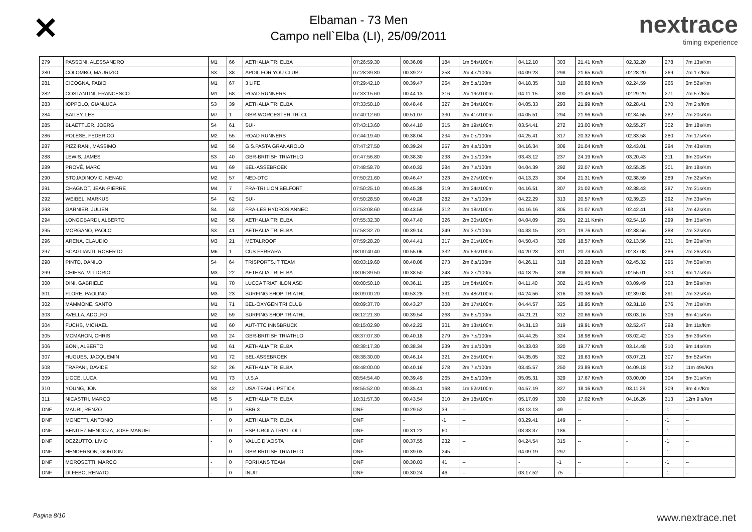✕
Elbaman - 73 Men
Campo nell`Elba (LI), 25/09/2011
nextrace
timing experience
| 279 | PASSONI, ALESSANDRO | M1 | 66 | AETHALIA TRI ELBA | 07:26:59.30 | 00.36.09 | 184 | 1m 54s/100m | 04.12.10 | 303 | 21.41 Km/h | 02.32.20 | 278 | 7m 13s/Km |
| 280 | COLOMBO, MAURIZIO | S3 | 38 | APDIL FOR YOU CLUB | 07:28:39.80 | 00.39.27 | 258 | 2m 4.s/100m | 04.09.23 | 298 | 21.65 Km/h | 02.28.20 | 269 | 7m 1 s/Km |
| 281 | CICOGNA, FABIO | M1 | 67 | 3 LIFE | 07:29:42.10 | 00.39.47 | 264 | 2m 5.s/100m | 04.18.35 | 310 | 20.88 Km/h | 02.24.59 | 266 | 6m 52s/Km |
| 282 | COSTANTINI, FRANCESCO | M1 | 68 | ROAD RUNNERS | 07:33:15.60 | 00.44.13 | 316 | 2m 19s/100m | 04.11.15 | 300 | 21.49 Km/h | 02.29.29 | 271 | 7m 5 s/Km |
| 283 | IOPPOLO, GIANLUCA | S3 | 39 | AETHALIA TRI ELBA | 07:33:58.10 | 00.48.46 | 327 | 2m 34s/100m | 04.05.33 | 293 | 21.99 Km/h | 02.28.41 | 270 | 7m 2 s/Km |
| 284 | BAILEY, LES | M7 | 1 | GBR-WORCESTER TRI CL | 07:40:12.60 | 00.51.07 | 330 | 2m 41s/100m | 04.05.51 | 294 | 21.96 Km/h | 02.34.55 | 282 | 7m 20s/Km |
| 285 | BLAETTLER, JOERG | S4 | 61 | SUI- | 07:43:13.60 | 00.44.10 | 315 | 2m 19s/100m | 03.54.41 | 272 | 23.00 Km/h | 02.55.27 | 302 | 8m 18s/Km |
| 286 | POLESE, FEDERICO | M2 | 55 | ROAD RUNNERS | 07:44:19.40 | 00.38.04 | 234 | 2m 0.s/100m | 04.25.41 | 317 | 20.32 Km/h | 02.33.58 | 280 | 7m 17s/Km |
| 287 | PIZZIRANI, MASSIMO | M2 | 56 | G.S.PASTA GRANAROLO | 07:47:27.50 | 00.39.24 | 257 | 2m 4.s/100m | 04.16.34 | 306 | 21.04 Km/h | 02.43.01 | 294 | 7m 43s/Km |
| 288 | LEWIS, JAMES | S3 | 40 | GBR-BRITISH TRIATHLO | 07:47:56.80 | 00.38.30 | 238 | 2m 1.s/100m | 03.43.12 | 237 | 24.19 Km/h | 03.20.43 | 311 | 9m 30s/Km |
| 289 | PROVÉ, MARC | M1 | 69 | BEL-ASSEBROEK | 07:48:58.70 | 00.40.32 | 284 | 2m 7.s/100m | 04.04.39 | 292 | 22.07 Km/h | 02.55.25 | 301 | 8m 18s/Km |
| 290 | STOJADINOVIC, NENAD | M2 | 57 | NED-DTC | 07:50:21.60 | 00.46.47 | 323 | 2m 27s/100m | 04.13.23 | 304 | 21.31 Km/h | 02.38.59 | 289 | 7m 32s/Km |
| 291 | CHAGNOT, JEAN-PIERRE | M4 | 7 | FRA-TRI LION BELFORT | 07:50:25.10 | 00.45.38 | 319 | 2m 24s/100m | 04.16.51 | 307 | 21.02 Km/h | 02.38.43 | 287 | 7m 31s/Km |
| 292 | WEIBEL, MARKUS | S4 | 62 | SUI- | 07:50:28.50 | 00.40.28 | 282 | 2m 7.s/100m | 04.22.29 | 313 | 20.57 Km/h | 02.39.23 | 292 | 7m 33s/Km |
| 293 | GARNIER, JULIEN | S4 | 63 | FRA-LES HYDROS ANNEC | 07:53:08.60 | 00.43.59 | 312 | 2m 18s/100m | 04.16.16 | 305 | 21.07 Km/h | 02.42.41 | 293 | 7m 42s/Km |
| 294 | LONGOBARDI, ALBERTO | M2 | 58 | AETHALIA TRI ELBA | 07:55:32.30 | 00.47.40 | 326 | 2m 30s/100m | 04.04.09 | 291 | 22.11 Km/h | 02.54.18 | 299 | 8m 15s/Km |
| 295 | MORGANO, PAOLO | S3 | 41 | AETHALIA TRI ELBA | 07:58:32.70 | 00.39.14 | 249 | 2m 3.s/100m | 04.33.15 | 321 | 19.76 Km/h | 02.38.56 | 288 | 7m 32s/Km |
| 296 | ARENA, CLAUDIO | M3 | 21 | METALROOF | 07:59:28.20 | 00.44.41 | 317 | 2m 21s/100m | 04.50.43 | 326 | 18.57 Km/h | 02.13.56 | 231 | 6m 20s/Km |
| 297 | SCAGLIANTI, ROBERTO | M6 | 1 | CUS FERRARA | 08:00:40.40 | 00.55.06 | 332 | 2m 53s/100m | 04.20.28 | 311 | 20.73 Km/h | 02.37.08 | 286 | 7m 26s/Km |
| 298 | PINTO, DANILO | S4 | 64 | TRISPORTS.IT TEAM | 08:03:19.60 | 00.40.08 | 273 | 2m 6.s/100m | 04.26.11 | 318 | 20.28 Km/h | 02.45.32 | 295 | 7m 50s/Km |
| 299 | CHIESA, VITTORIO | M3 | 22 | AETHALIA TRI ELBA | 08:06:39.50 | 00.38.50 | 243 | 2m 2.s/100m | 04.18.25 | 308 | 20.89 Km/h | 02.55.01 | 300 | 8m 17s/Km |
| 300 | DINI, GABRIELE | M1 | 70 | LUCCA TRIATHLON ASD | 08:08:50.10 | 00.36.11 | 185 | 1m 54s/100m | 04.11.40 | 302 | 21.45 Km/h | 03.09.49 | 308 | 8m 59s/Km |
| 301 | FLORE, PAOLINO | M3 | 23 | SURFING SHOP TRIATHL | 08:09:00.20 | 00.53.28 | 331 | 2m 48s/100m | 04.24.56 | 316 | 20.38 Km/h | 02.39.08 | 291 | 7m 32s/Km |
| 302 | MAMMONE, SANTO | M1 | 71 | BEL-OXYGEN TRI CLUB | 08:09:37.70 | 00.43.27 | 308 | 2m 17s/100m | 04.44.57 | 325 | 18.95 Km/h | 02.31.18 | 276 | 7m 10s/Km |
| 303 | AVELLA, ADOLFO | M2 | 59 | SURFING SHOP TRIATHL | 08:12:21.30 | 00.39.54 | 268 | 2m 6.s/100m | 04.21.21 | 312 | 20.66 Km/h | 03.03.16 | 306 | 8m 41s/Km |
| 304 | FUCHS, MICHAEL | M2 | 60 | AUT-TTC INNSBRUCK | 08:15:02.90 | 00.42.22 | 301 | 2m 13s/100m | 04.31.13 | 319 | 19.91 Km/h | 02.52.47 | 298 | 8m 11s/Km |
| 305 | MCMAHON, CHRIS | M3 | 24 | GBR-BRITISH TRIATHLO | 08:37:07.30 | 00.40.18 | 279 | 2m 7.s/100m | 04.44.25 | 324 | 18.98 Km/h | 03.02.42 | 305 | 8m 39s/Km |
| 306 | BONI, ALBERTO | M2 | 61 | AETHALIA TRI ELBA | 08:38:17.30 | 00.38.34 | 239 | 2m 1.s/100m | 04.33.03 | 320 | 19.77 Km/h | 03.14.48 | 310 | 9m 14s/Km |
| 307 | HUGUES, JACQUEMIN | M1 | 72 | BEL-ASSEBROEK | 08:38:30.00 | 00.46.14 | 321 | 2m 25s/100m | 04.35.05 | 322 | 19.63 Km/h | 03.07.21 | 307 | 8m 52s/Km |
| 308 | TRAPANI, DAVIDE | S2 | 26 | AETHALIA TRI ELBA | 08:48:00.00 | 00.40.16 | 278 | 2m 7.s/100m | 03.45.57 | 250 | 23.89 Km/h | 04.09.18 | 312 | 11m 49s/Km |
| 309 | LIOCE, LUCA | M1 | 73 | U.S.A. | 08:54:54.40 | 00.39.49 | 265 | 2m 5.s/100m | 05.05.31 | 329 | 17.67 Km/h | 03.00.00 | 304 | 8m 31s/Km |
| 310 | YOUNG, JON | S3 | 42 | USA-TEAM LIPSTICK | 08:55:52.00 | 00.35.41 | 168 | 1m 52s/100m | 04.57.19 | 327 | 18.16 Km/h | 03.11.29 | 309 | 9m 4 s/Km |
| 311 | NICASTRI, MARCO | M5 | 5 | AETHALIA TRI ELBA | 10:31:57.30 | 00.43.54 | 310 | 2m 18s/100m | 05.17.09 | 330 | 17.02 Km/h | 04.16.26 | 313 | 12m 9 s/Km |
| DNF | MAURI, RENZO | - | 0 | SBR 3 | DNF | 00.29.52 | 39 | -- | 03.13.13 | 49 | -- | - | -1 | -- |
| DNF | MONETTI, ANTONIO | - | 0 | AETHALIA TRI ELBA | DNF | - | -1 | -- | 03.29.41 | 149 | -- | - | -1 | -- |
| DNF | BENITEZ MENDOZA, JOSE MANUEL | - | 0 | ESP-UROLA TRIATLOI T | DNF | 00.31.22 | 60 | -- | 03.33.37 | 186 | -- | - | -1 | -- |
| DNF | DEZZUTTO, LIVIO | - | 0 | VALLE D´AOSTA | DNF | 00.37.55 | 232 | -- | 04.24.54 | 315 | -- | - | -1 | -- |
| DNF | HENDERSON, GORDON | - | 0 | GBR-BRITISH TRIATHLO | DNF | 00.39.03 | 245 | -- | 04.09.19 | 297 | -- | - | -1 | -- |
| DNF | MOROSETTI, MARCO | - | 0 | FORHANS TEAM | DNF | 00.30.03 | 41 | -- | - | -1 | -- | - | -1 | -- |
| DNF | DI FEBO, RENATO | - | 0 | INUIT | DNF | 00.30.24 | 46 | -- | 03.17.52 | 75 | -- | - | -1 | -- |
Pagina 8/10 www.nextrace.net